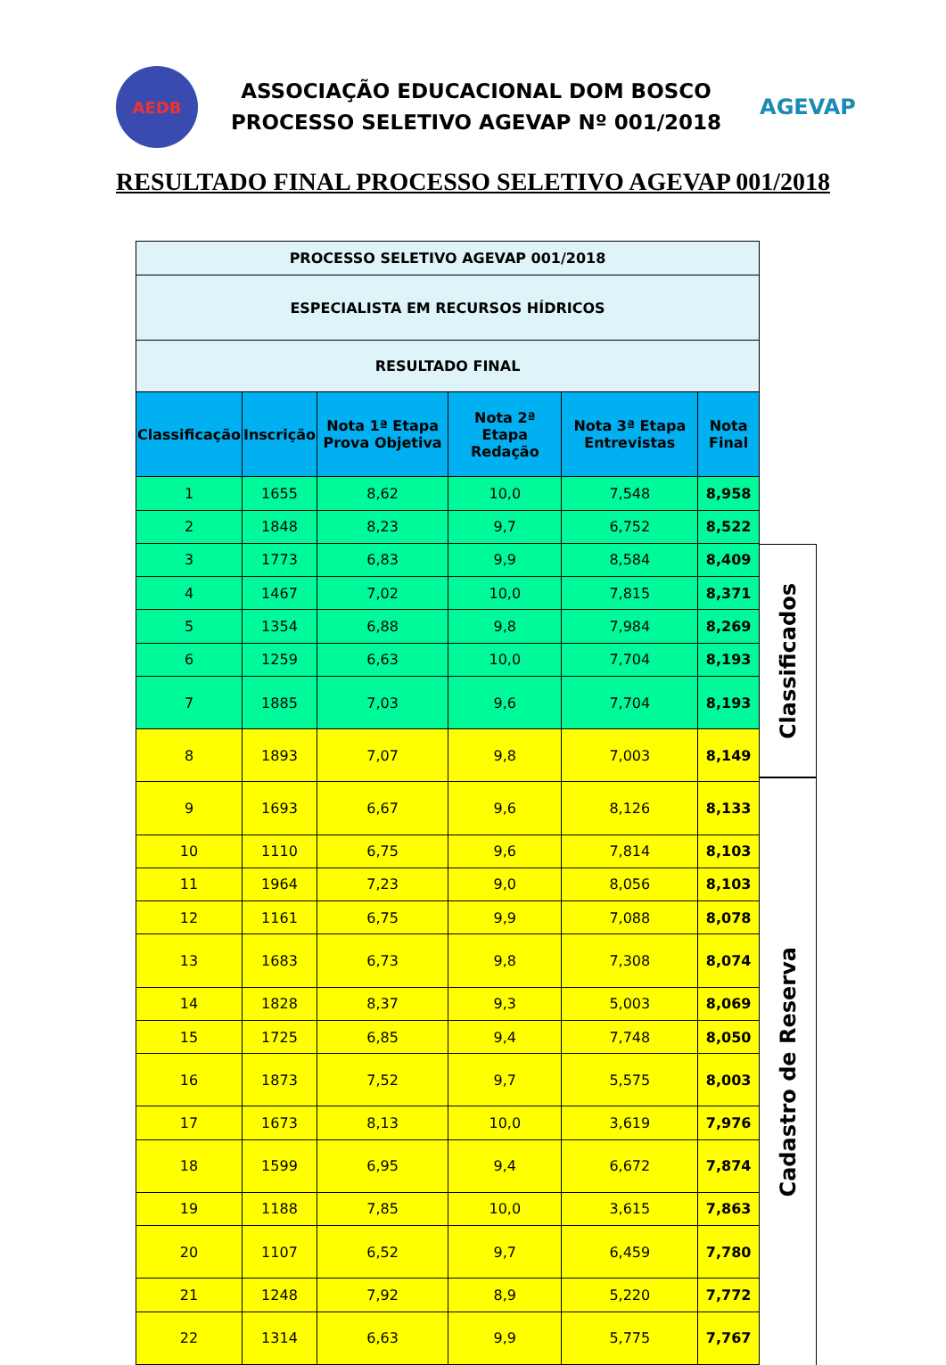AEDB
ASSOCIAÇÃO EDUCACIONAL DOM BOSCO
PROCESSO SELETIVO AGEVAP Nº 001/2018
AGEVAP
RESULTADO FINAL PROCESSO SELETIVO AGEVAP 001/2018
| PROCESSO SELETIVO AGEVAP 001/2018 | | | | | |
| ESPECIALISTA EM RECURSOS HÍDRICOS | | | | | |
| RESULTADO FINAL | | | | | |
| Classificação | Inscrição | Nota 1ª Etapa Prova Objetiva | Nota 2ª Etapa Redação | Nota 3ª Etapa Entrevistas | Nota Final |
| 1 | 1655 | 8,62 | 10,0 | 7,548 | 8,958 |
| 2 | 1848 | 8,23 | 9,7 | 6,752 | 8,522 |
| 3 | 1773 | 6,83 | 9,9 | 8,584 | 8,409 |
| 4 | 1467 | 7,02 | 10,0 | 7,815 | 8,371 |
| 5 | 1354 | 6,88 | 9,8 | 7,984 | 8,269 |
| 6 | 1259 | 6,63 | 10,0 | 7,704 | 8,193 |
| 7 | 1885 | 7,03 | 9,6 | 7,704 | 8,193 |
| 8 | 1893 | 7,07 | 9,8 | 7,003 | 8,149 |
| 9 | 1693 | 6,67 | 9,6 | 8,126 | 8,133 |
| 10 | 1110 | 6,75 | 9,6 | 7,814 | 8,103 |
| 11 | 1964 | 7,23 | 9,0 | 8,056 | 8,103 |
| 12 | 1161 | 6,75 | 9,9 | 7,088 | 8,078 |
| 13 | 1683 | 6,73 | 9,8 | 7,308 | 8,074 |
| 14 | 1828 | 8,37 | 9,3 | 5,003 | 8,069 |
| 15 | 1725 | 6,85 | 9,4 | 7,748 | 8,050 |
| 16 | 1873 | 7,52 | 9,7 | 5,575 | 8,003 |
| 17 | 1673 | 8,13 | 10,0 | 3,619 | 7,976 |
| 18 | 1599 | 6,95 | 9,4 | 6,672 | 7,874 |
| 19 | 1188 | 7,85 | 10,0 | 3,615 | 7,863 |
| 20 | 1107 | 6,52 | 9,7 | 6,459 | 7,780 |
| 21 | 1248 | 7,92 | 8,9 | 5,220 | 7,772 |
| 22 | 1314 | 6,63 | 9,9 | 5,775 | 7,767 |
Classificados
Cadastro de Reserva